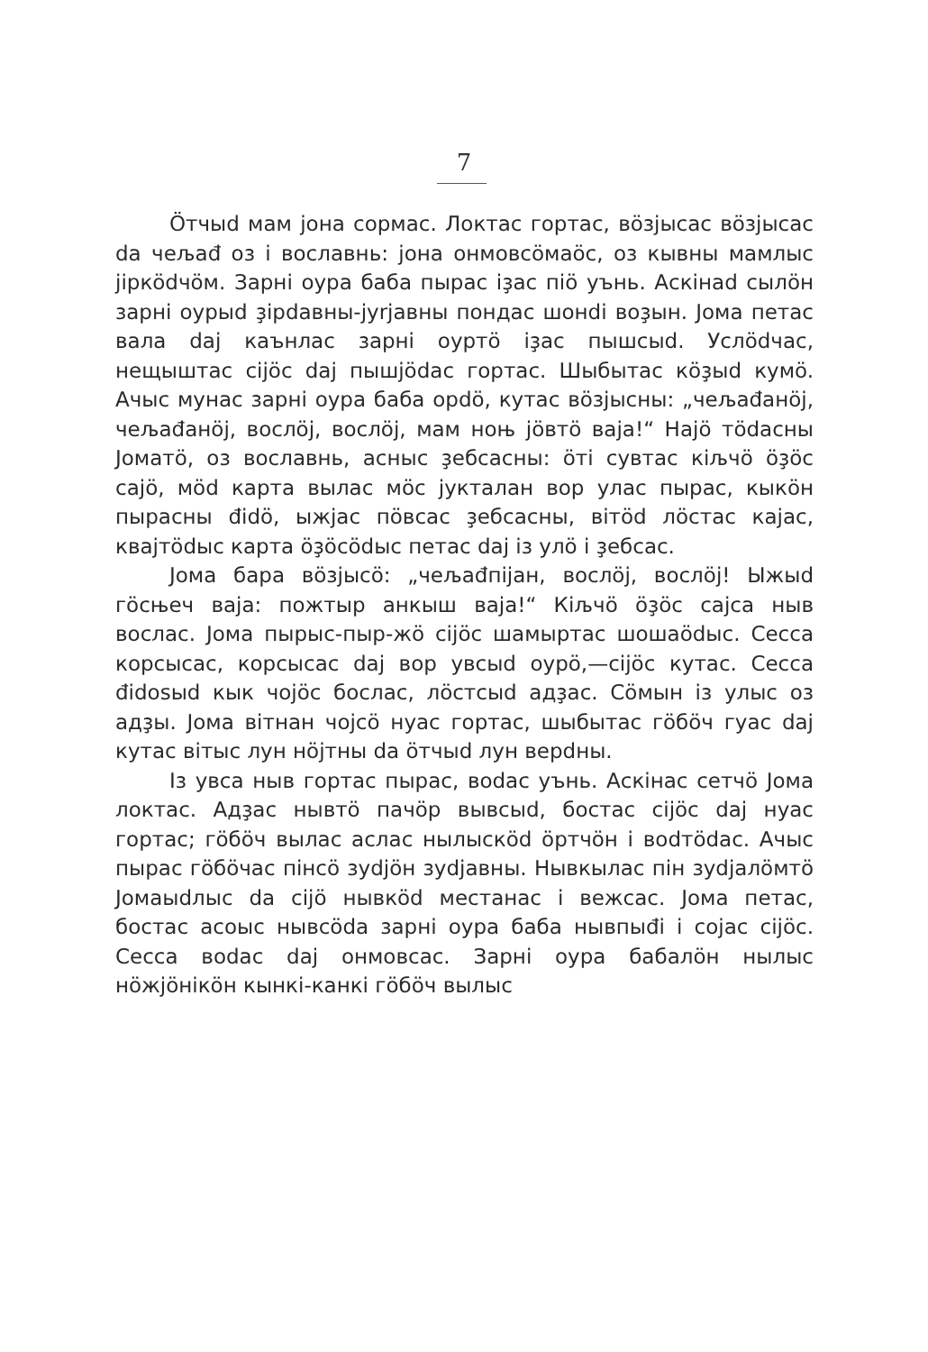7
Öтчыd мам јона сормас. Локтас гортас, вöзјысас вöзјысас da чељаđ оз і вославнь: јона онмовсöмаöс, оз кывны мамлыс јiркödчöм. Зарнi оура баба пырас iҙас пiö уънь. Аскiнаd сылöн зарнi оурыd ҙipdавны-јуrјавны пондас шонdi воҙын. Јома петас вала daj каънлас зарнi оуртö iҙас пышсыd. Услödчас, нещыштас сiјöс daj пышјödас гортас. Шыбытас кöҙыd кумö. Ачыс мунас зарнi оура баба opdö, кутас вöзјысны: „чељаđанöј, чељаđанöј, вослöј, вослöј, мам ноњ јöвтö ваја!“ Нajö тödасны Јоматö, оз вославнь, асныс ҙебсасны: öтi сувтас кiљчö öҙöс сајö, мöd карта вылас мöс јукталан вор улас пырас, кыкöн пырасны đidö, ыжјас пöвсас ҙебсасны, вiтöd лöстас кајас, квајтödыс карта öҙöсödыс петас daj iз улö i ҙебсас.
Јома бара вöзјысö: „чељаđпiјан, вослöј, вослöј! Ыжыd гöсњеч ваја: пожтыр анкыш ваја!“ Кiљчö öҙöс сајса ныв вослас. Јома пырыс-пыр-жö сiјöс шамыртас шошаödыс. Сесса корсысас, корсысас daj вор увсыd оурö,—сiјöс кутас. Сесса đidоsыd кык чојöс бослас, лöстсыd адҙас. Сöмын iз улыс оз адҙы. Јома вiтнан чојсö нуас гортас, шыбытас гöбöч гуас daj кутас вiтыс лун нöјтны da öтчыd лун верdны.
Iз увса ныв гортас пырас, воdас уънь. Аскiнас сетчö Јома локтас. Адҙас нывтö пачöр вывсыd, бостас сiјöс daj нуас гортас; гöбöч вылас аслас нылыскöd öртчöн i воdтödас. Ачыс пырас гöбöчас пiнсö зуdјöн зуdјавны. Нывкылас пiн зуdјалöмтö Јомаыdлыс da сiјö нывкöd местанас i вежсас. Јома петас, бостас асоыс нывсöda зарнi оура баба нывпыđi i сојас сiјöс. Сесса воdас daj онмовсас. Зарнi оура бабалöн нылыс нöжјöнiкöн кынкi-канкi гöбöч вылыс